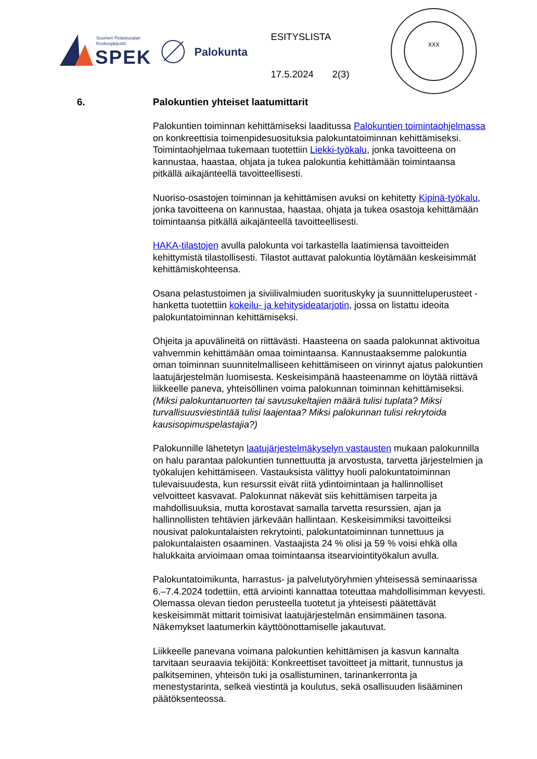Suomen Pelastusalan
Keskusjärjestö
SPEK
Palokunta
ESITYSLISTA
17.5.2024 2(3)
XXX
6. Palokuntien yhteiset laatumittarit
Palokuntien toiminnan kehittämiseksi laaditussa Palokuntien toimintaohjelmassa on konkreettisia toimenpidesuosituksia palokuntatoiminnan kehittämiseksi. Toimintaohjelmaa tukemaan tuotettiin Liekki-työkalu, jonka tavoitteena on kannustaa, haastaa, ohjata ja tukea palokuntia kehittämään toimintaansa pitkällä aikajänteellä tavoitteellisesti.
Nuoriso-osastojen toiminnan ja kehittämisen avuksi on kehitetty Kipinä-työkalu, jonka tavoitteena on kannustaa, haastaa, ohjata ja tukea osastoja kehittämään toimintaansa pitkällä aikajänteellä tavoitteellisesti.
HAKA-tilastojen avulla palokunta voi tarkastella laatimiensa tavoitteiden kehittymistä tilastollisesti. Tilastot auttavat palokuntia löytämään keskeisimmät kehittämiskohteensa.
Osana pelastustoimen ja siviilivalmiuden suorituskyky ja suunnitteluperusteet -hanketta tuotettiin kokeilu- ja kehitysideatarjotin, jossa on listattu ideoita palokuntatoiminnan kehittämiseksi.
Ohjeita ja apuvälineitä on riittävästi. Haasteena on saada palokunnat aktivoitua vahvemmin kehittämään omaa toimintaansa. Kannustaaksemme palokuntia oman toiminnan suunnitelmalliseen kehittämiseen on virinnyt ajatus palokuntien laatujärjestelmän luomisesta. Keskeisimpänä haasteenamme on löytää riittävä liikkeelle paneva, yhteisöllinen voima palokunnan toiminnan kehittämiseksi. (Miksi palokuntanuorten tai savusukeltajien määrä tulisi tuplata? Miksi turvallisuusviestintää tulisi laajentaa? Miksi palokunnan tulisi rekrytoida kausisopimuspelastajia?)
Palokunnille lähetetyn laatujärjestelmäkyselyn vastausten mukaan palokunnilla on halu parantaa palokuntien tunnettuutta ja arvostusta, tarvetta järjestelmien ja työkalujen kehittämiseen. Vastauksista välittyy huoli palokuntatoiminnan tulevaisuudesta, kun resurssit eivät riitä ydintoimintaan ja hallinnolliset velvoitteet kasvavat. Palokunnat näkevät siis kehittämisen tarpeita ja mahdollisuuksia, mutta korostavat samalla tarvetta resurssien, ajan ja hallinnollisten tehtävien järkevään hallintaan. Keskeisimmiksi tavoitteiksi nousivat palokuntalaisten rekrytointi, palokuntatoiminnan tunnettuus ja palokuntalaisten osaaminen. Vastaajista 24 % olisi ja 59 % voisi ehkä olla halukkaita arvioimaan omaa toimintaansa itsearviointityökalun avulla.
Palokuntatoimikunta, harrastus- ja palvelutyöryhmien yhteisessä seminaarissa 6.–7.4.2024 todettiin, että arviointi kannattaa toteuttaa mahdollisimman kevyesti. Olemassa olevan tiedon perusteella tuotetut ja yhteisesti päätettävät keskeisimmät mittarit toimisivat laatujärjestelmän ensimmäinen tasona. Näkemykset laatumerkin käyttöönottamiselle jakautuvat.
Liikkeelle panevana voimana palokuntien kehittämisen ja kasvun kannalta tarvitaan seuraavia tekijöitä: Konkreettiset tavoitteet ja mittarit, tunnustus ja palkitseminen, yhteisön tuki ja osallistuminen, tarinankerronta ja menestystarinta, selkeä viestintä ja koulutus, sekä osallisuuden lisääminen päätöksenteossa.